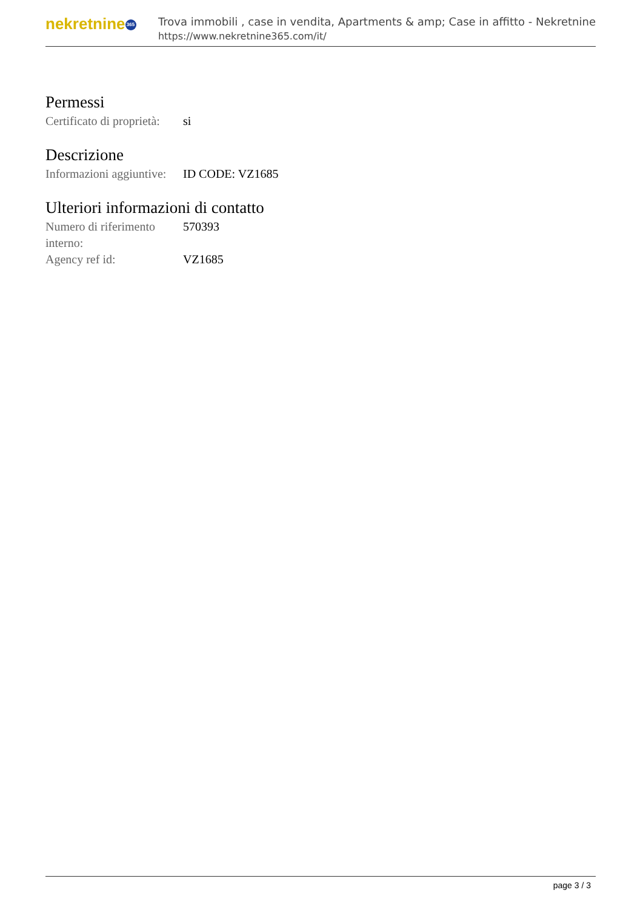nekretnine 365
Trova immobili , case in vendita, Apartments & amp; Case in affitto - Nekretnine
https://www.nekretnine365.com/it/
Permessi
| Certificato di proprietà: | si |
Descrizione
| Informazioni aggiuntive: | ID CODE: VZ1685 |
Ulteriori informazioni di contatto
| Numero di riferimento interno: | 570393 |
| Agency ref id: | VZ1685 |
page 3 / 3